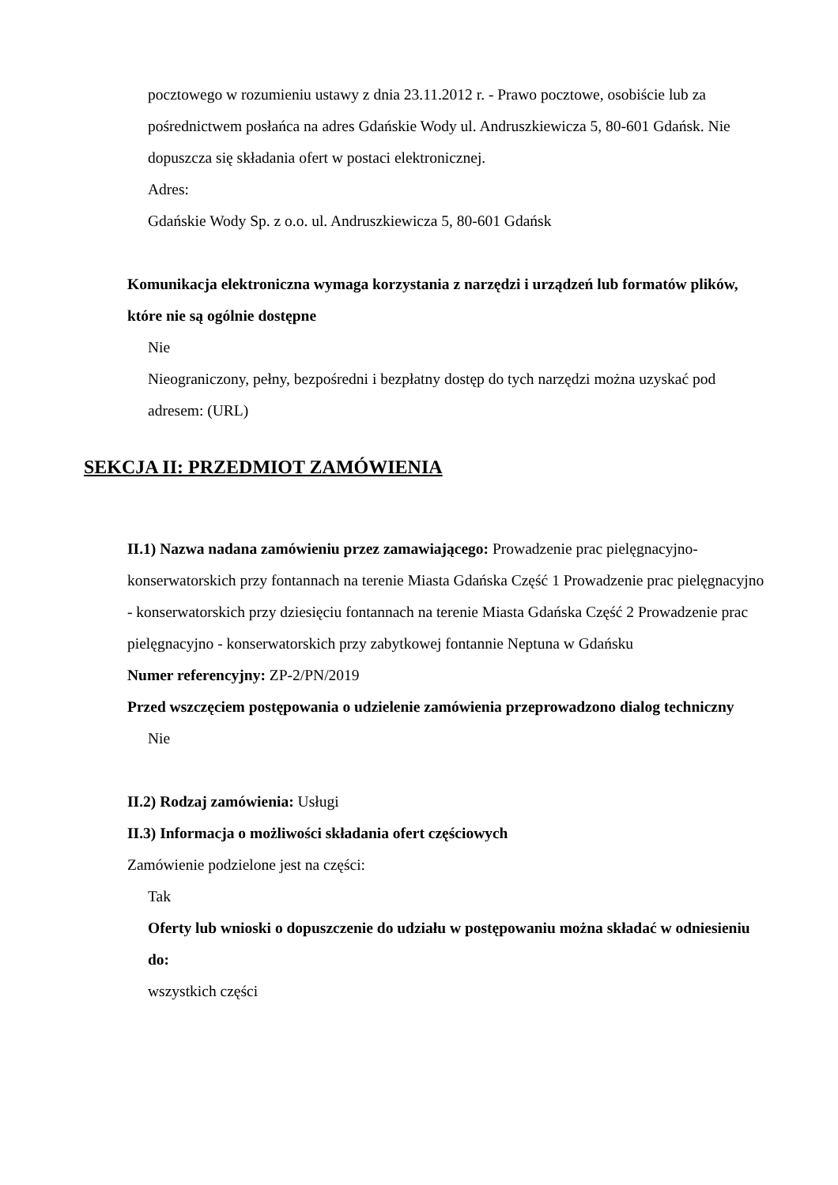pocztowego w rozumieniu ustawy z dnia 23.11.2012 r. - Prawo pocztowe, osobiście lub za pośrednictwem posłańca na adres Gdańskie Wody ul. Andruszkiewicza 5, 80-601 Gdańsk. Nie dopuszcza się składania ofert w postaci elektronicznej.
Adres:
Gdańskie Wody Sp. z o.o. ul. Andruszkiewicza 5, 80-601 Gdańsk
Komunikacja elektroniczna wymaga korzystania z narzędzi i urządzeń lub formatów plików, które nie są ogólnie dostępne
Nie
Nieograniczony, pełny, bezpośredni i bezpłatny dostęp do tych narzędzi można uzyskać pod adresem: (URL)
SEKCJA II: PRZEDMIOT ZAMÓWIENIA
II.1) Nazwa nadana zamówieniu przez zamawiającego: Prowadzenie prac pielęgnacyjno-konserwatorskich przy fontannach na terenie Miasta Gdańska Część 1 Prowadzenie prac pielęgnacyjno - konserwatorskich przy dziesięciu fontannach na terenie Miasta Gdańska Część 2 Prowadzenie prac pielęgnacyjno - konserwatorskich przy zabytkowej fontannie Neptuna w Gdańsku
Numer referencyjny: ZP-2/PN/2019
Przed wszczęciem postępowania o udzielenie zamówienia przeprowadzono dialog techniczny
Nie
II.2) Rodzaj zamówienia: Usługi
II.3) Informacja o możliwości składania ofert częściowych
Zamówienie podzielone jest na części:
Tak
Oferty lub wnioski o dopuszczenie do udziału w postępowaniu można składać w odniesieniu do:
wszystkich części